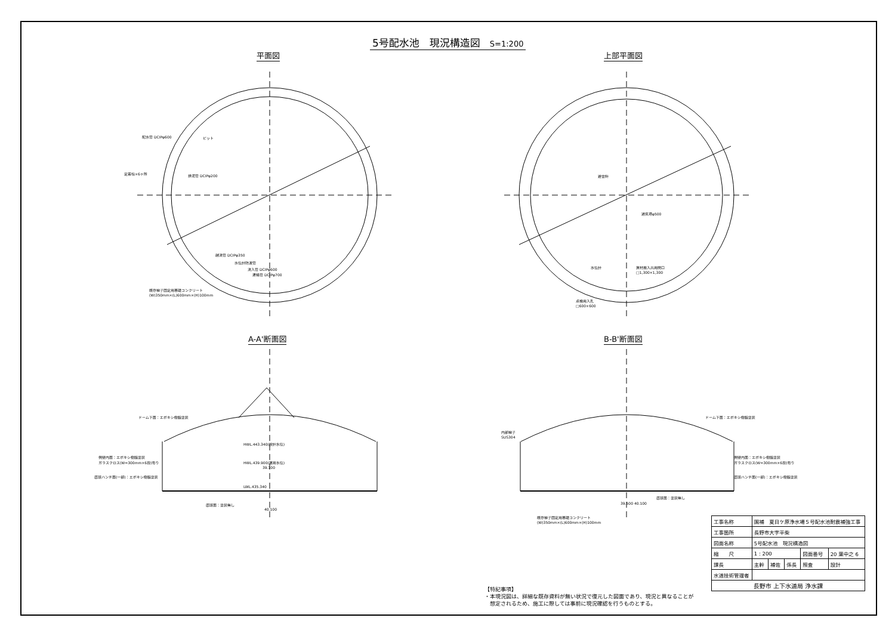5号配水池　現況構造図 S=1:200
平面図 上部平面図
A-A'断面図 B-B'断面図
配水管 DCIPφ600 ピット
定着柱×6ヶ所 排泥管 DCIPφ200
越流管 DCIPφ350
水位計防波管
流入管 DCIPφ600
連絡管 DCIPφ700
既存梯子固定用基礎コンクリート
(W)350mm×(L)600mm×(H)100mm
避雷針
通気塔φ500
水位計
資材搬入出用開口
□1,300×1,300
点検用入孔
□600×600
ドーム下面：エポキシ樹脂塗装
HWL.443.340(設計水位)
HWL.439.900(運用水位)
39.100
LWL.435.340
側壁内面：エポキシ樹脂塗装
ガラスクロス(W=300mm×6段)有り
底版ハンチ面(一部)：エポキシ樹脂塗装
底版面：塗装無し
40.100
ドーム下面：エポキシ樹脂塗装
内部梯子
SUS304
側壁内面：エポキシ樹脂塗装
ガラスクロス(W=300mm×6段)有り
底版ハンチ面(一部)：エポキシ樹脂塗装
底版面：塗装無し
39.500 40.100
既存梯子固定用基礎コンクリート
(W)350mm×(L)600mm×(H)100mm
【特記事項】
・本現況図は、詳細な既存資料が無い状況で復元した図面であり、現況と異なることが
　想定されるため、施工に際しては事前に現況確認を行うものとする。
| 工事名称 | 国補 夏目ケ原浄水場５号配水池耐震補強工事 | | | | | |
| 工事箇所 | 長野市大字平柴 | | | | | |
| 図面名称 | 5号配水池 現況構造図 | | | | | |
| 縮 尺 | 1 : 200 | | | 図面番号 | | 20 葉中之 6 |
| 課長 | 主幹 | 補佐 | 係長 | 照査 | 設計 | |
| 水道技術管理者 | | | | | | |
| 長野市 上下水道局 浄水課 | | | | | | |